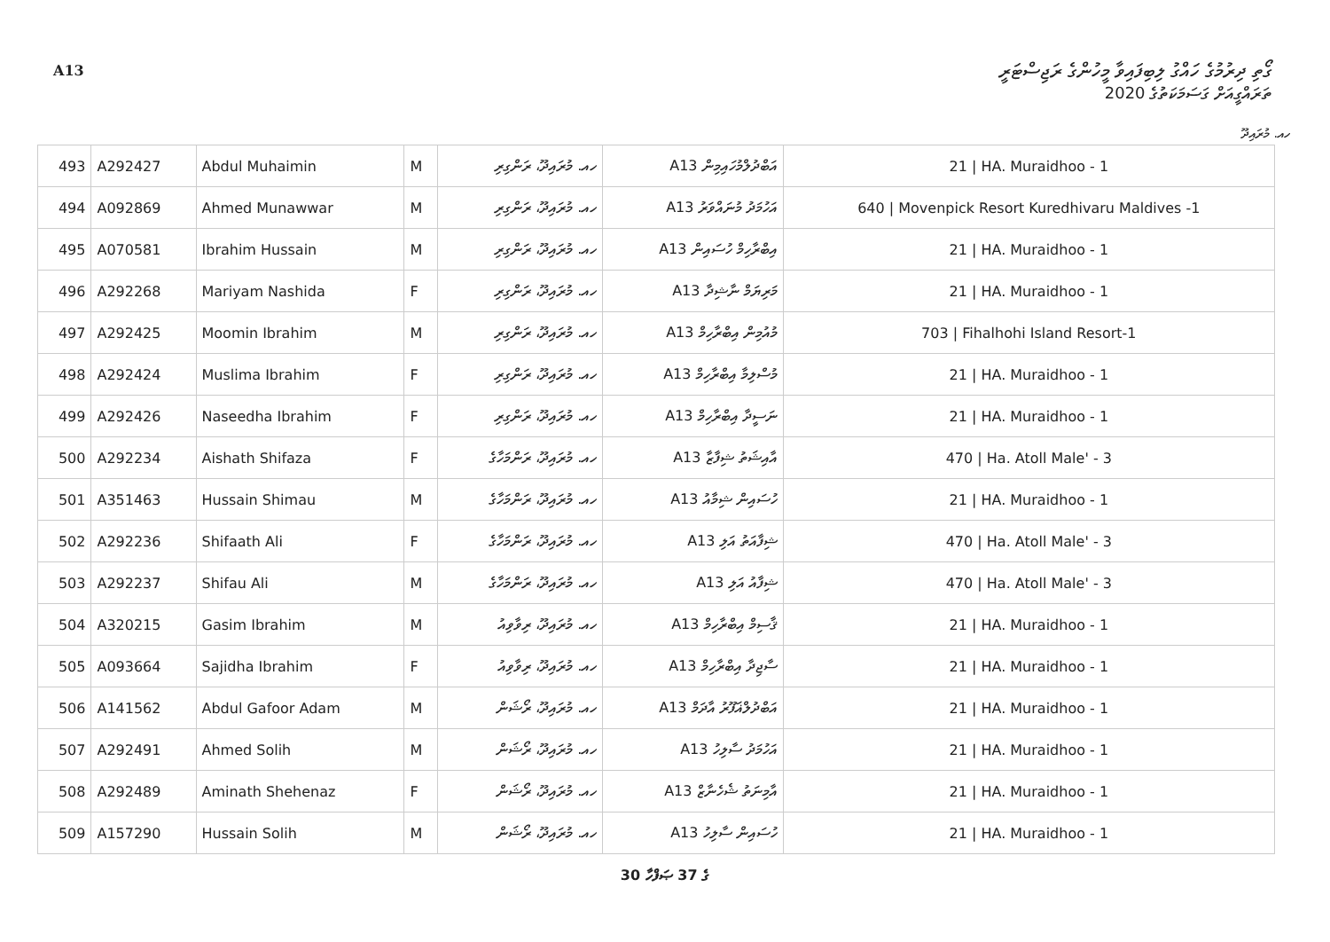A13 ގޯތި ދިރުމުގެ ހައްގު ލިބިފައިވާ މީހުންގެ ރަޖިސްޓަރީ
ތަރައްގީއަށް ގަސަމަކަތުގެ 2020
ހއ. މުރައިދޫ
| 493 | A292427 | Abdul Muhaimin | M | ހއ. މުރައިދޫ، ރަންގިރި | A13 އަބްދުލްމުހައިމިން | 21 / HA. Muraidhoo - 1 |
| 494 | A092869 | Ahmed Munawwar | M | ހއ. މުރައިދޫ، ރަންގިރި | A13 އަހުމަދު މުނައްވަރު | 640 / Movenpick Resort Kuredhivaru Maldives -1 |
| 495 | A070581 | Ibrahim Hussain | M | ހއ. މުރައިދޫ، ރަންގިރި | A13 އިބްރާހިމް ހުސައިން | 21 / HA. Muraidhoo - 1 |
| 496 | A292268 | Mariyam Nashida | F | ހއ. މުރައިދޫ، ރަންގިރި | A13 މަރިޔަމް ނާޝިދާ | 21 / HA. Muraidhoo - 1 |
| 497 | A292425 | Moomin Ibrahim | M | ހއ. މުރައިދޫ، ރަންގިރި | A13 މުއުމިން އިބްރާހިމް | 703 / Fihalhohi Island Resort-1 |
| 498 | A292424 | Muslima Ibrahim | F | ހއ. މުރައިދޫ، ރަންގިރި | A13 މުސްލިމާ އިބްރާހިމް | 21 / HA. Muraidhoo - 1 |
| 499 | A292426 | Naseedha Ibrahim | F | ހއ. މުރައިދޫ، ރަންގިރި | A13 ނަސީދާ އިބްރާހިމް | 21 / HA. Muraidhoo - 1 |
| 500 | A292234 | Aishath Shifaza | F | ހއ. މުރައިދޫ، ރަންމަހާގެ | A13 އާއިޝަތު ޝިފާޒާ | 470 / Ha. Atoll Male' - 3 |
| 501 | A351463 | Hussain Shimau | M | ހއ. މުރައިދޫ، ރަންމަހާގެ | A13 ހުސައިން ޝިމާއު | 21 / HA. Muraidhoo - 1 |
| 502 | A292236 | Shifaath Ali | F | ހއ. މުރައިދޫ، ރަންމަހާގެ | A13 ޝިފާއަތު އަލި | 470 / Ha. Atoll Male' - 3 |
| 503 | A292237 | Shifau Ali | M | ހއ. މުރައިދޫ، ރަންމަހާގެ | A13 ޝިފާއު އަލި | 470 / Ha. Atoll Male' - 3 |
| 504 | A320215 | Gasim Ibrahim | M | ހއ. މުރައިދޫ، ރިވާވިއު | A13 ޤާސިމް އިބްރާހިމް | 21 / HA. Muraidhoo - 1 |
| 505 | A093664 | Sajidha Ibrahim | F | ހއ. މުރައިދޫ، ރިވާވިއު | A13 ސާޖިދާ އިބްރާހިމް | 21 / HA. Muraidhoo - 1 |
| 506 | A141562 | Abdul Gafoor Adam | M | ހއ. މުރައިދޫ، ރޯޝަން | A13 އަބްދުލްޣަފޫރު އާދަމް | 21 / HA. Muraidhoo - 1 |
| 507 | A292491 | Ahmed Solih | M | ހއ. މުރައިދޫ، ރޯޝަން | A13 އަހުމަދު ސާލިހު | 21 / HA. Muraidhoo - 1 |
| 508 | A292489 | Aminath Shehenaz | F | ހއ. މުރައިދޫ، ރޯޝަން | A13 އާމިނަތު ޝެހެނާޒް | 21 / HA. Muraidhoo - 1 |
| 509 | A157290 | Hussain Solih | M | ހއ. މުރައިދޫ، ރޯޝަން | A13 ހުސައިން ސާލިހު | 21 / HA. Muraidhoo - 1 |
30 ގެ 37 ޞަފްހާ